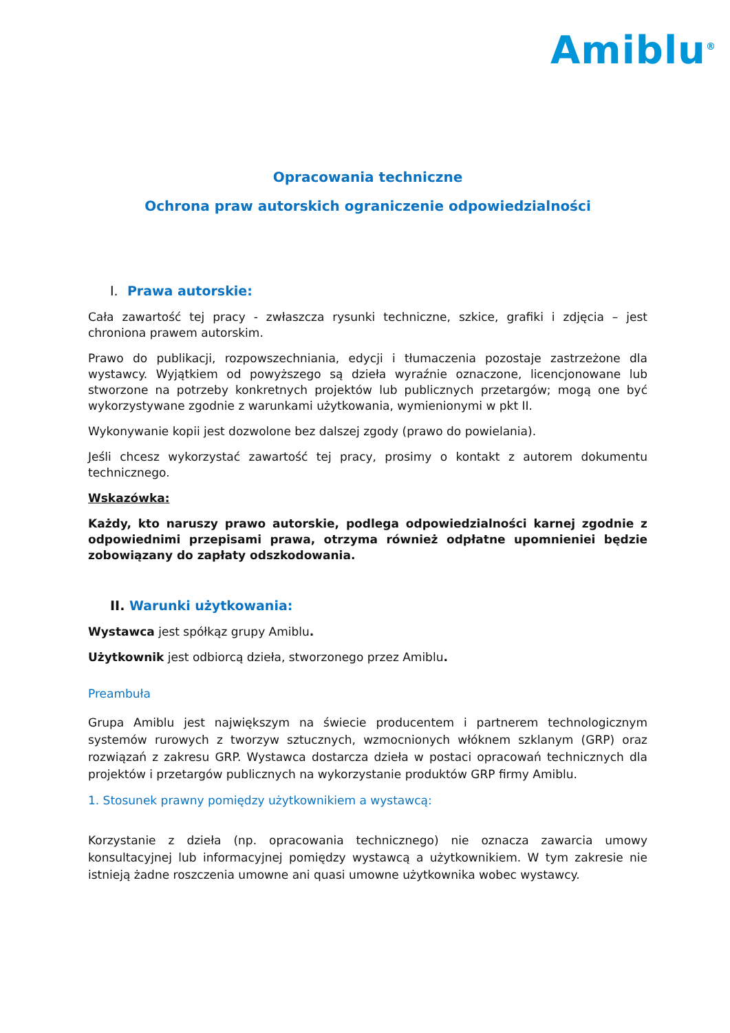Amiblu<sup>®</sup>
Opracowania techniczne
Ochrona praw autorskich ograniczenie odpowiedzialności
I. Prawa autorskie:
Cała zawartość tej pracy - zwłaszcza rysunki techniczne, szkice, grafiki i zdjęcia – jest chroniona prawem autorskim.
Prawo do publikacji, rozpowszechniania, edycji i tłumaczenia pozostaje zastrzeżone dla wystawcy. Wyjątkiem od powyższego są dzieła wyraźnie oznaczone, licencjonowane lub stworzone na potrzeby konkretnych projektów lub publicznych przetargów; mogą one być wykorzystywane zgodnie z warunkami użytkowania, wymienionymi w pkt II.
Wykonywanie kopii jest dozwolone bez dalszej zgody (prawo do powielania).
Jeśli chcesz wykorzystać zawartość tej pracy, prosimy o kontakt z autorem dokumentu technicznego.
Wskazówka:
Każdy, kto naruszy prawo autorskie, podlega odpowiedzialności karnej zgodnie z odpowiednimi przepisami prawa, otrzyma również odpłatne upomnieniei będzie zobowiązany do zapłaty odszkodowania.
II. Warunki użytkowania:
Wystawca jest spółkąz grupy Amiblu.
Użytkownik jest odbiorcą dzieła, stworzonego przez Amiblu.
Preambuła
Grupa Amiblu jest największym na świecie producentem i partnerem technologicznym systemów rurowych z tworzyw sztucznych, wzmocnionych włóknem szklanym (GRP) oraz rozwiązań z zakresu GRP. Wystawca dostarcza dzieła w postaci opracowań technicznych dla projektów i przetargów publicznych na wykorzystanie produktów GRP firmy Amiblu.
1. Stosunek prawny pomiędzy użytkownikiem a wystawcą:
Korzystanie z dzieła (np. opracowania technicznego) nie oznacza zawarcia umowy konsultacyjnej lub informacyjnej pomiędzy wystawcą a użytkownikiem. W tym zakresie nie istnieją żadne roszczenia umowne ani quasi umowne użytkownika wobec wystawcy.